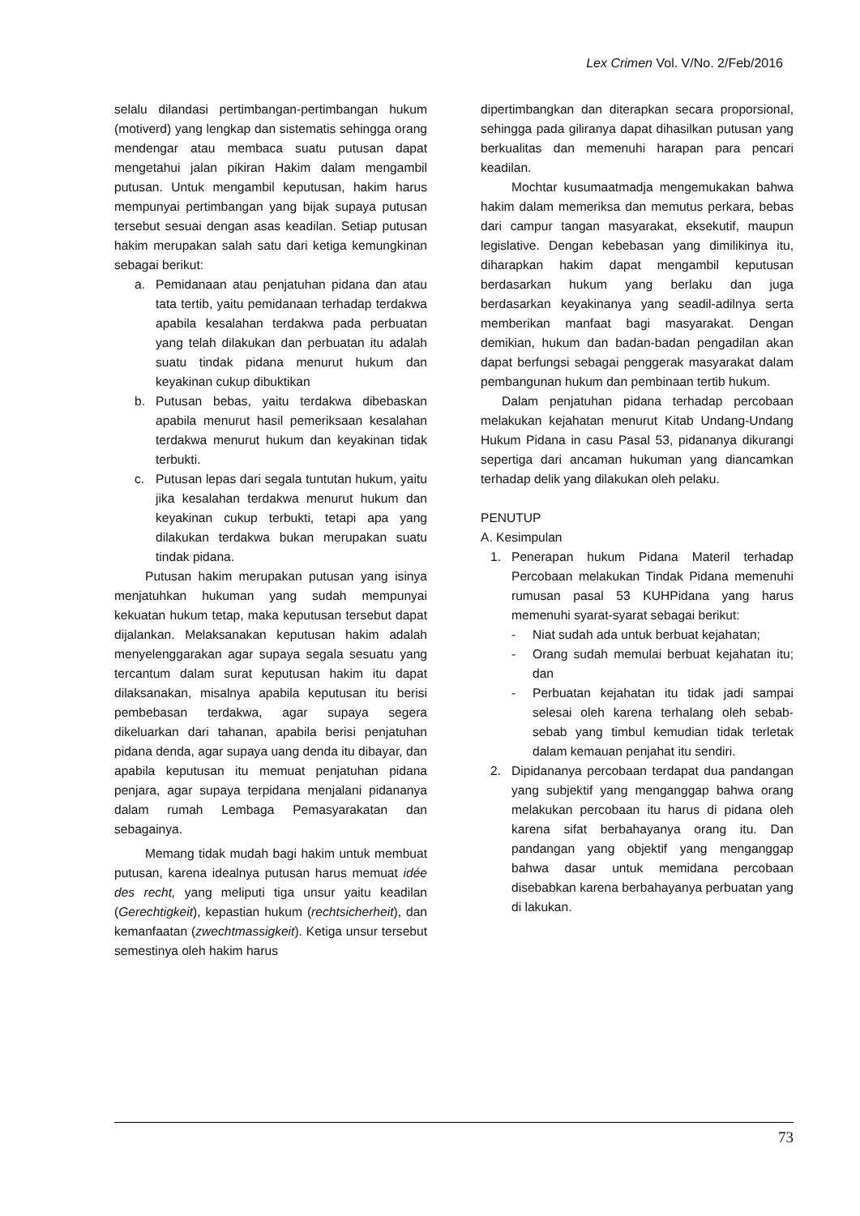Lex Crimen Vol. V/No. 2/Feb/2016
selalu dilandasi pertimbangan-pertimbangan hukum (motiverd) yang lengkap dan sistematis sehingga orang mendengar atau membaca suatu putusan dapat mengetahui jalan pikiran Hakim dalam mengambil putusan. Untuk mengambil keputusan, hakim harus mempunyai pertimbangan yang bijak supaya putusan tersebut sesuai dengan asas keadilan. Setiap putusan hakim merupakan salah satu dari ketiga kemungkinan sebagai berikut:
a. Pemidanaan atau penjatuhan pidana dan atau tata tertib, yaitu pemidanaan terhadap terdakwa apabila kesalahan terdakwa pada perbuatan yang telah dilakukan dan perbuatan itu adalah suatu tindak pidana menurut hukum dan keyakinan cukup dibuktikan
b. Putusan bebas, yaitu terdakwa dibebaskan apabila menurut hasil pemeriksaan kesalahan terdakwa menurut hukum dan keyakinan tidak terbukti.
c. Putusan lepas dari segala tuntutan hukum, yaitu jika kesalahan terdakwa menurut hukum dan keyakinan cukup terbukti, tetapi apa yang dilakukan terdakwa bukan merupakan suatu tindak pidana.
Putusan hakim merupakan putusan yang isinya menjatuhkan hukuman yang sudah mempunyai kekuatan hukum tetap, maka keputusan tersebut dapat dijalankan. Melaksanakan keputusan hakim adalah menyelenggarakan agar supaya segala sesuatu yang tercantum dalam surat keputusan hakim itu dapat dilaksanakan, misalnya apabila keputusan itu berisi pembebasan terdakwa, agar supaya segera dikeluarkan dari tahanan, apabila berisi penjatuhan pidana denda, agar supaya uang denda itu dibayar, dan apabila keputusan itu memuat penjatuhan pidana penjara, agar supaya terpidana menjalani pidananya dalam rumah Lembaga Pemasyarakatan dan sebagainya.
Memang tidak mudah bagi hakim untuk membuat putusan, karena idealnya putusan harus memuat idée des recht, yang meliputi tiga unsur yaitu keadilan (Gerechtigkeit), kepastian hukum (rechtsicherheit), dan kemanfaatan (zwechtmassigkeit). Ketiga unsur tersebut semestinya oleh hakim harus
dipertimbangkan dan diterapkan secara proporsional, sehingga pada giliranya dapat dihasilkan putusan yang berkualitas dan memenuhi harapan para pencari keadilan.
Mochtar kusumaatmadja mengemukakan bahwa hakim dalam memeriksa dan memutus perkara, bebas dari campur tangan masyarakat, eksekutif, maupun legislative. Dengan kebebasan yang dimilikinya itu, diharapkan hakim dapat mengambil keputusan berdasarkan hukum yang berlaku dan juga berdasarkan keyakinanya yang seadil-adilnya serta memberikan manfaat bagi masyarakat. Dengan demikian, hukum dan badan-badan pengadilan akan dapat berfungsi sebagai penggerak masyarakat dalam pembangunan hukum dan pembinaan tertib hukum.
Dalam penjatuhan pidana terhadap percobaan melakukan kejahatan menurut Kitab Undang-Undang Hukum Pidana in casu Pasal 53, pidananya dikurangi sepertiga dari ancaman hukuman yang diancamkan terhadap delik yang dilakukan oleh pelaku.
PENUTUP
A. Kesimpulan
1. Penerapan hukum Pidana Materil terhadap Percobaan melakukan Tindak Pidana memenuhi rumusan pasal 53 KUHPidana yang harus memenuhi syarat-syarat sebagai berikut:
- Niat sudah ada untuk berbuat kejahatan;
- Orang sudah memulai berbuat kejahatan itu; dan
- Perbuatan kejahatan itu tidak jadi sampai selesai oleh karena terhalang oleh sebab-sebab yang timbul kemudian tidak terletak dalam kemauan penjahat itu sendiri.
2. Dipidananya percobaan terdapat dua pandangan yang subjektif yang menganggap bahwa orang melakukan percobaan itu harus di pidana oleh karena sifat berbahayanya orang itu. Dan pandangan yang objektif yang menganggap bahwa dasar untuk memidana percobaan disebabkan karena berbahayanya perbuatan yang di lakukan.
73